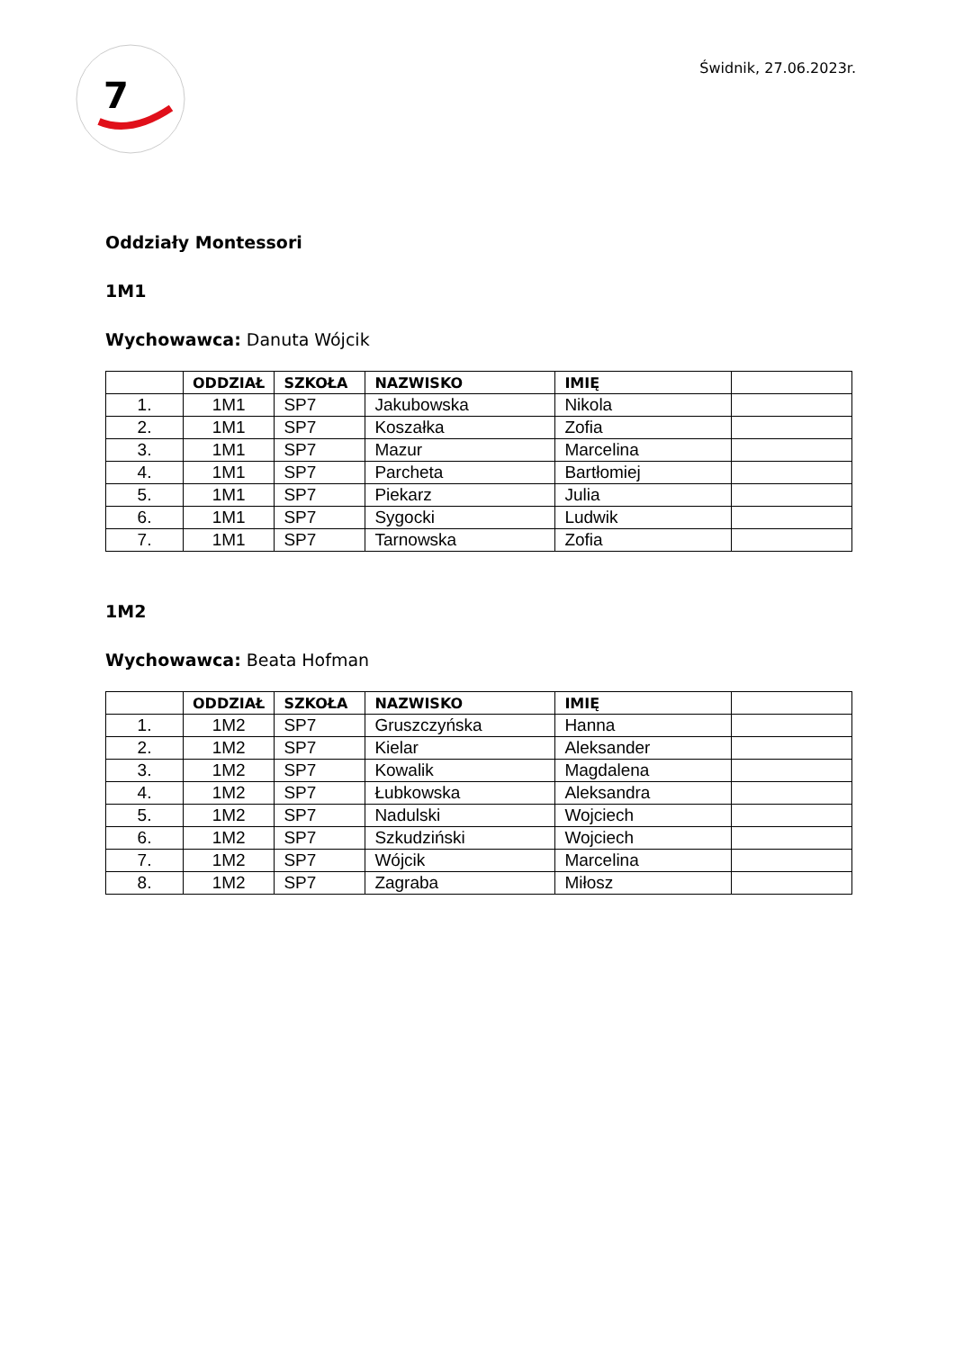7
Świdnik, 27.06.2023r.
Oddziały Montessori
1M1
Wychowawca: Danuta Wójcik
| | ODDZIAŁ | SZKOŁA | NAZWISKO | IMIĘ | |
| --- | --- | --- | --- | --- | --- |
| 1. | 1M1 | SP7 | Jakubowska | Nikola | |
| 2. | 1M1 | SP7 | Koszałka | Zofia | |
| 3. | 1M1 | SP7 | Mazur | Marcelina | |
| 4. | 1M1 | SP7 | Parcheta | Bartłomiej | |
| 5. | 1M1 | SP7 | Piekarz | Julia | |
| 6. | 1M1 | SP7 | Sygocki | Ludwik | |
| 7. | 1M1 | SP7 | Tarnowska | Zofia | |
1M2
Wychowawca: Beata Hofman
| | ODDZIAŁ | SZKOŁA | NAZWISKO | IMIĘ | |
| --- | --- | --- | --- | --- | --- |
| 1. | 1M2 | SP7 | Gruszczyńska | Hanna | |
| 2. | 1M2 | SP7 | Kielar | Aleksander | |
| 3. | 1M2 | SP7 | Kowalik | Magdalena | |
| 4. | 1M2 | SP7 | Łubkowska | Aleksandra | |
| 5. | 1M2 | SP7 | Nadulski | Wojciech | |
| 6. | 1M2 | SP7 | Szkudziński | Wojciech | |
| 7. | 1M2 | SP7 | Wójcik | Marcelina | |
| 8. | 1M2 | SP7 | Zagraba | Miłosz | |